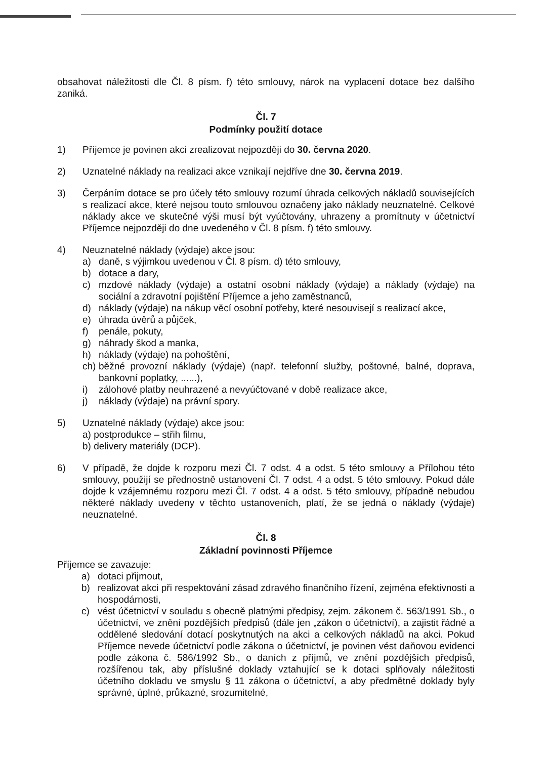obsahovat náležitosti dle Čl. 8 písm. f) této smlouvy, nárok na vyplacení dotace bez dalšího zaniká.
Čl. 7
Podmínky použití dotace
1) Příjemce je povinen akci zrealizovat nejpozději do 30. června 2020.
2) Uznatelné náklady na realizaci akce vznikají nejdříve dne 30. června 2019.
3) Čerpáním dotace se pro účely této smlouvy rozumí úhrada celkových nákladů souvisejících s realizací akce, které nejsou touto smlouvou označeny jako náklady neuznatelné. Celkové náklady akce ve skutečné výši musí být vyúčtovány, uhrazeny a promítnuty v účetnictví Příjemce nejpozději do dne uvedeného v Čl. 8 písm. f) této smlouvy.
4) Neuznatelné náklady (výdaje) akce jsou:
a) daně, s výjimkou uvedenou v Čl. 8 písm. d) této smlouvy,
b) dotace a dary,
c) mzdové náklady (výdaje) a ostatní osobní náklady (výdaje) a náklady (výdaje) na sociální a zdravotní pojištění Příjemce a jeho zaměstnanců,
d) náklady (výdaje) na nákup věcí osobní potřeby, které nesouvisejí s realizací akce,
e) úhrada úvěrů a půjček,
f) penále, pokuty,
g) náhrady škod a manka,
h) náklady (výdaje) na pohoštění,
ch)
běžné provozní náklady (výdaje) (např. telefonní služby, poštovné, balné, doprava, bankovní poplatky, ......),
i) zálohové platby neuhrazené a nevyúčtované v době realizace akce,
j) náklady (výdaje) na právní spory.
5) Uznatelné náklady (výdaje) akce jsou:
a) postprodukce – střih filmu,
b) delivery materiály (DCP).
6) V případě, že dojde k rozporu mezi Čl. 7 odst. 4 a odst. 5 této smlouvy a Přílohou této smlouvy, použijí se přednostně ustanovení Čl. 7 odst. 4 a odst. 5 této smlouvy. Pokud dále dojde k vzájemnému rozporu mezi Čl. 7 odst. 4 a odst. 5 této smlouvy, případně nebudou některé náklady uvedeny v těchto ustanoveních, platí, že se jedná o náklady (výdaje) neuznatelné.
Čl. 8
Základní povinnosti Příjemce
Příjemce se zavazuje:
a) dotaci přijmout,
b) realizovat akci při respektování zásad zdravého finančního řízení, zejména efektivnosti a hospodárnosti,
c) vést účetnictví v souladu s obecně platnými předpisy, zejm. zákonem č. 563/1991 Sb., o účetnictví, ve znění pozdějších předpisů (dále jen „zákon o účetnictví), a zajistit řádné a oddělené sledování dotací poskytnutých na akci a celkových nákladů na akci. Pokud Příjemce nevede účetnictví podle zákona o účetnictví, je povinen vést daňovou evidenci podle zákona č. 586/1992 Sb., o daních z příjmů, ve znění pozdějších předpisů, rozšířenou tak, aby příslušné doklady vztahující se k dotaci splňovaly náležitosti účetního dokladu ve smyslu § 11 zákona o účetnictví, a aby předmětné doklady byly správné, úplné, průkazné, srozumitelné,